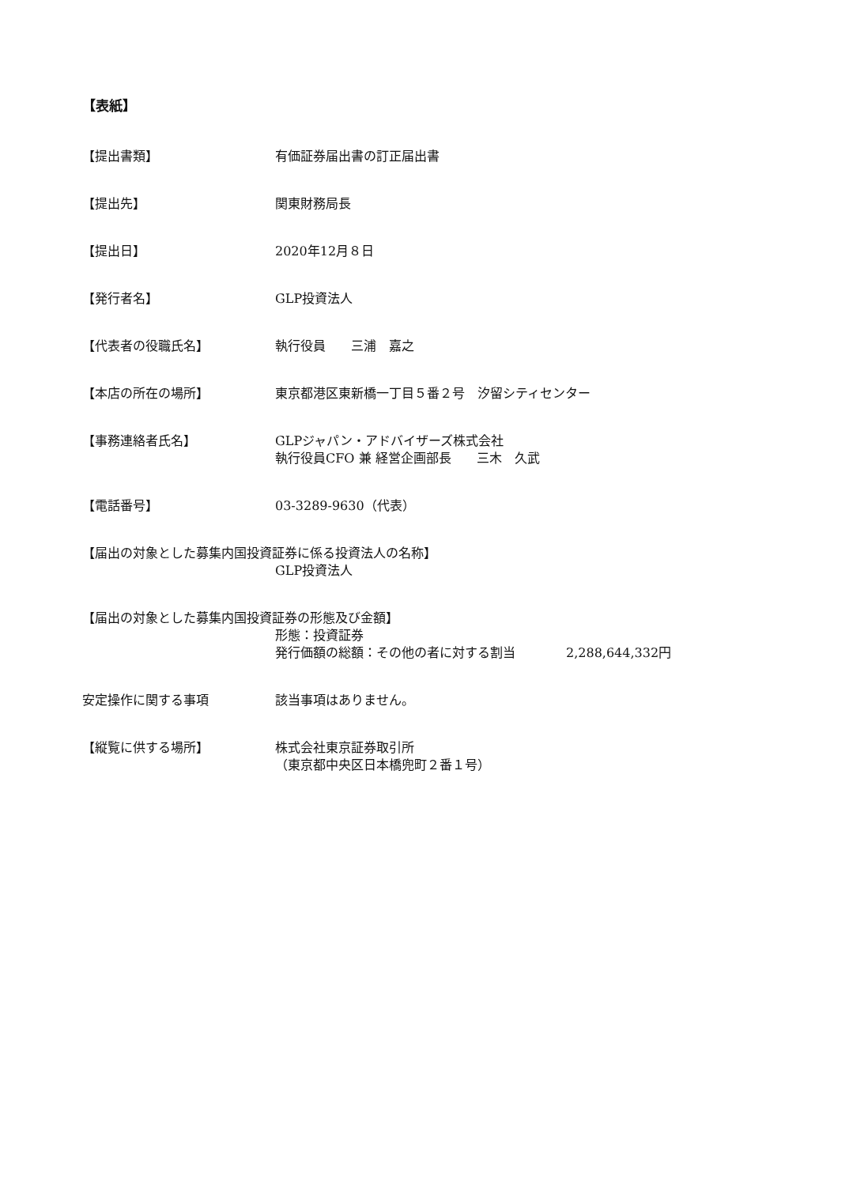【表紙】
【提出書類】 有価証券届出書の訂正届出書
【提出先】 関東財務局長
【提出日】 2020年12月８日
【発行者名】 GLP投資法人
【代表者の役職氏名】 執行役員　　三浦　嘉之
【本店の所在の場所】 東京都港区東新橋一丁目５番２号　汐留シティセンター
【事務連絡者氏名】 GLPジャパン・アドバイザーズ株式会社
執行役員CFO 兼 経営企画部長　　三木　久武
【電話番号】 03-3289-9630（代表）
【届出の対象とした募集内国投資証券に係る投資法人の名称】
GLP投資法人
【届出の対象とした募集内国投資証券の形態及び金額】
形態：投資証券
発行価額の総額：その他の者に対する割当　　　　2,288,644,332円
安定操作に関する事項 該当事項はありません。
【縦覧に供する場所】 株式会社東京証券取引所
（東京都中央区日本橋兜町２番１号）